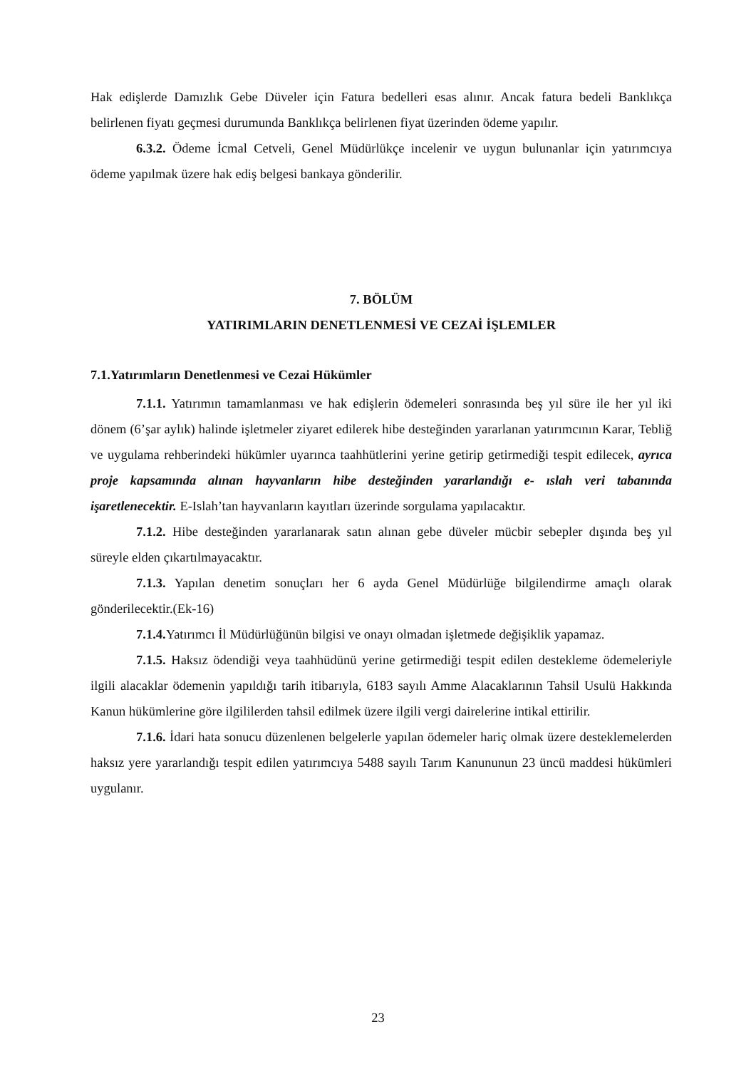Hak edişlerde Damızlık Gebe Düveler için Fatura bedelleri esas alınır. Ancak fatura bedeli Banklıkça belirlenen fiyatı geçmesi durumunda Banklıkça belirlenen fiyat üzerinden ödeme yapılır.
6.3.2. Ödeme İcmal Cetveli, Genel Müdürlükçe incelenir ve uygun bulunanlar için yatırımcıya ödeme yapılmak üzere hak ediş belgesi bankaya gönderilir.
7. BÖLÜM
YATIRIMLARIN DENETLENMESİ VE CEZAİ İŞLEMLER
7.1.Yatırımların Denetlenmesi ve Cezai Hükümler
7.1.1. Yatırımın tamamlanması ve hak edişlerin ödemeleri sonrasında beş yıl süre ile her yıl iki dönem (6’şar aylık) halinde işletmeler ziyaret edilerek hibe desteğinden yararlanan yatırımcının Karar, Tebliğ ve uygulama rehberindeki hükümler uyarınca taahhütlerini yerine getirip getirmediği tespit edilecek, ayrıca proje kapsamında alınan hayvanların hibe desteğinden yararlandığı e- ıslah veri tabanında işaretlenecektir. E-Islah’tan hayvanların kayıtları üzerinde sorgulama yapılacaktır.
7.1.2. Hibe desteğinden yararlanarak satın alınan gebe düveler mücbir sebepler dışında beş yıl süreyle elden çıkartılmayacaktır.
7.1.3. Yapılan denetim sonuçları her 6 ayda Genel Müdürlüğe bilgilendirme amaçlı olarak gönderilecektir.(Ek-16)
7.1.4. Yatırımcı İl Müdürlüğünün bilgisi ve onayı olmadan işletmede değişiklik yapamaz.
7.1.5. Haksız ödendiği veya taahhüdünü yerine getirmediği tespit edilen destekleme ödemeleriyle ilgili alacaklar ödemenin yapıldığı tarih itibarıyla, 6183 sayılı Amme Alacaklarının Tahsil Usulü Hakkında Kanun hükümlerine göre ilgililerden tahsil edilmek üzere ilgili vergi dairelerine intikal ettirilir.
7.1.6. İdari hata sonucu düzenlenen belgelerle yapılan ödemeler hariç olmak üzere desteklemelerden haksız yere yararlandığı tespit edilen yatırımcıya 5488 sayılı Tarım Kanununun 23 üncü maddesi hükümleri uygulanır.
23